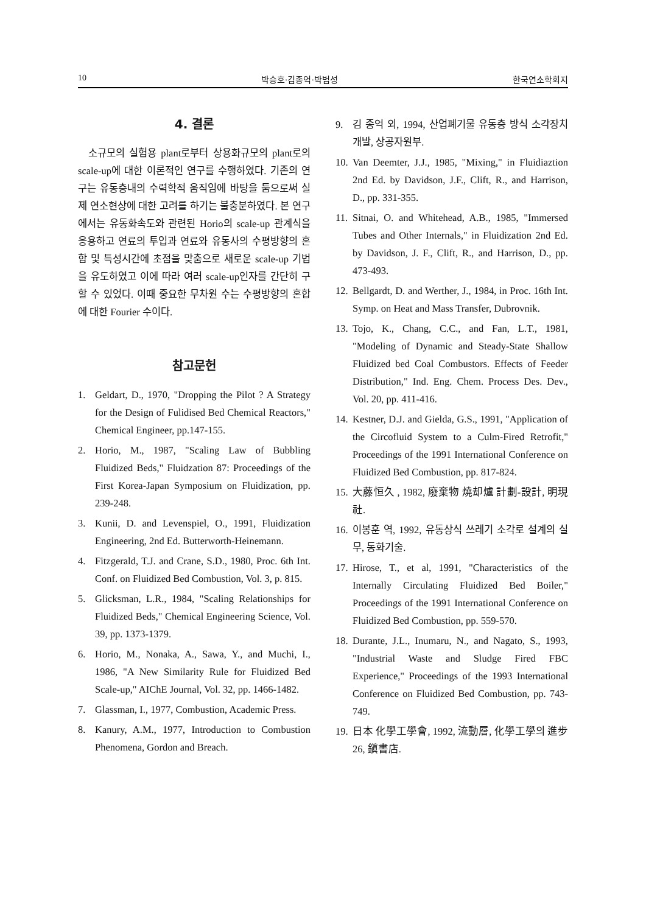10 박승호·김종억·박범성 한국연소학회지
4. 결론
소규모의 실험용 plant로부터 상용화규모의 plant로의 scale-up에 대한 이론적인 연구를 수행하였다. 기존의 연구는 유동층내의 수력학적 움직임에 바탕을 둠으로써 실제 연소현상에 대한 고려를 하기는 불충분하였다. 본 연구에서는 유동화속도와 관련된 Horio의 scale-up 관계식을 응용하고 연료의 투입과 연료와 유동사의 수평방향의 혼합 및 특성시간에 초점을 맞춤으로 새로운 scale-up 기법을 유도하였고 이에 따라 여러 scale-up인자를 간단히 구할 수 있었다. 이때 중요한 무차원 수는 수평방향의 혼합에 대한 Fourier 수이다.
참고문헌
1. Geldart, D., 1970, "Dropping the Pilot ? A Strategy for the Design of Fulidised Bed Chemical Reactors," Chemical Engineer, pp.147-155.
2. Horio, M., 1987, "Scaling Law of Bubbling Fluidized Beds," Fluidzation 87: Proceedings of the First Korea-Japan Symposium on Fluidization, pp. 239-248.
3. Kunii, D. and Levenspiel, O., 1991, Fluidization Engineering, 2nd Ed. Butterworth-Heinemann.
4. Fitzgerald, T.J. and Crane, S.D., 1980, Proc. 6th Int. Conf. on Fluidized Bed Combustion, Vol. 3, p. 815.
5. Glicksman, L.R., 1984, "Scaling Relationships for Fluidized Beds," Chemical Engineering Science, Vol. 39, pp. 1373-1379.
6. Horio, M., Nonaka, A., Sawa, Y., and Muchi, I., 1986, "A New Similarity Rule for Fluidized Bed Scale-up," AIChE Journal, Vol. 32, pp. 1466-1482.
7. Glassman, I., 1977, Combustion, Academic Press.
8. Kanury, A.M., 1977, Introduction to Combustion Phenomena, Gordon and Breach.
9. 김 종억 외, 1994, 산업폐기물 유동층 방식 소각장치 개발, 상공자원부.
10. Van Deemter, J.J., 1985, "Mixing," in Fluidiaztion 2nd Ed. by Davidson, J.F., Clift, R., and Harrison, D., pp. 331-355.
11. Sitnai, O. and Whitehead, A.B., 1985, "Immersed Tubes and Other Internals," in Fluidization 2nd Ed. by Davidson, J. F., Clift, R., and Harrison, D., pp. 473-493.
12. Bellgardt, D. and Werther, J., 1984, in Proc. 16th Int. Symp. on Heat and Mass Transfer, Dubrovnik.
13. Tojo, K., Chang, C.C., and Fan, L.T., 1981, "Modeling of Dynamic and Steady-State Shallow Fluidized bed Coal Combustors. Effects of Feeder Distribution," Ind. Eng. Chem. Process Des. Dev., Vol. 20, pp. 411-416.
14. Kestner, D.J. and Gielda, G.S., 1991, "Application of the Circofluid System to a Culm-Fired Retrofit," Proceedings of the 1991 International Conference on Fluidized Bed Combustion, pp. 817-824.
15. 大藤恒久 , 1982, 廢棄物 燒却爐 計劃-設計, 明現社.
16. 이봉훈 역, 1992, 유동상식 쓰레기 소각로 설계의 실무, 동화기술.
17. Hirose, T., et al, 1991, "Characteristics of the Internally Circulating Fluidized Bed Boiler," Proceedings of the 1991 International Conference on Fluidized Bed Combustion, pp. 559-570.
18. Durante, J.L., Inumaru, N., and Nagato, S., 1993, "Industrial Waste and Sludge Fired FBC Experience," Proceedings of the 1993 International Conference on Fluidized Bed Combustion, pp. 743-749.
19. 日本 化學工學會, 1992, 流動層, 化學工學의 進步 26, 鎭書店.